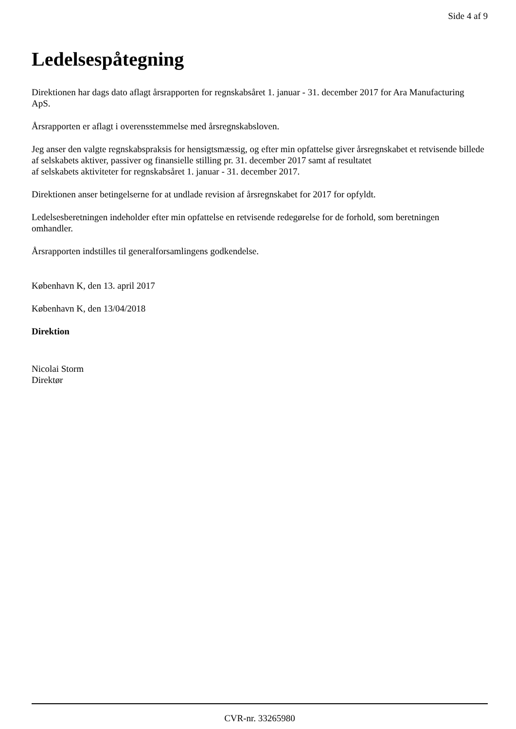Side 4 af 9
Ledelsespåtegning
Direktionen har dags dato aflagt årsrapporten for regnskabsåret 1. januar - 31. december 2017 for Ara Manufacturing ApS.
Årsrapporten er aflagt i overensstemmelse med årsregnskabsloven.
Jeg anser den valgte regnskabspraksis for hensigtsmæssig, og efter min opfattelse giver årsregnskabet et retvisende billede af selskabets aktiver, passiver og finansielle stilling pr. 31. december 2017 samt af resultatet
af selskabets aktiviteter for regnskabsåret 1. januar - 31. december 2017.
Direktionen anser betingelserne for at undlade revision af årsregnskabet for 2017 for opfyldt.
Ledelsesberetningen indeholder efter min opfattelse en retvisende redegørelse for de forhold, som beretningen
omhandler.
Årsrapporten indstilles til generalforsamlingens godkendelse.
København K, den 13. april 2017
København K, den 13/04/2018
Direktion
Nicolai Storm
Direktør
CVR-nr. 33265980